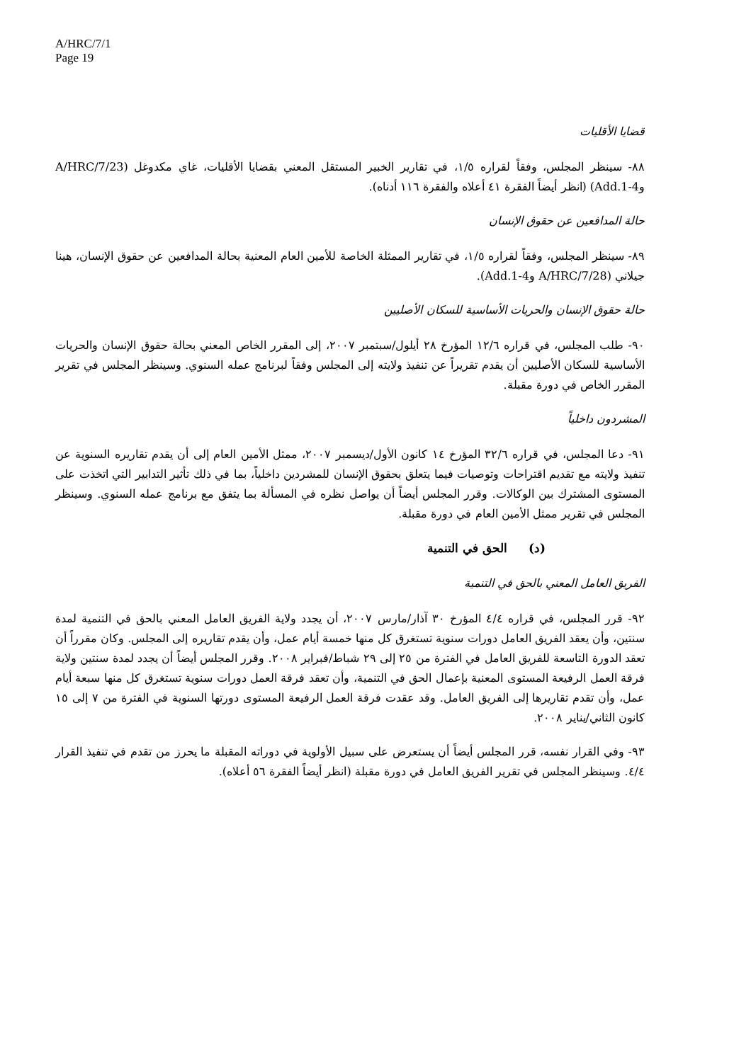A/HRC/7/1
Page 19
قضايا الأقليات
٨٨- سينظر المجلس، وفقاً لقراره ١/٥، في تقارير الخبير المستقل المعني بقضايا الأقليات، غاي مكدوغل (A/HRC/7/23 وAdd.1-4) (انظر أيضاً الفقرة ٤١ أعلاه والفقرة ١١٦ أدناه).
حالة المدافعين عن حقوق الإنسان
٨٩- سينظر المجلس، وفقاً لقراره ١/٥، في تقارير الممثلة الخاصة للأمين العام المعنية بحالة المدافعين عن حقوق الإنسان، هينا جيلاني (A/HRC/7/28 وAdd.1-4).
حالة حقوق الإنسان والحريات الأساسية للسكان الأصليين
٩٠- طلب المجلس، في قراره ١٢/٦ المؤرخ ٢٨ أيلول/سبتمبر ٢٠٠٧، إلى المقرر الخاص المعني بحالة حقوق الإنسان والحريات الأساسية للسكان الأصليين أن يقدم تقريراً عن تنفيذ ولايته إلى المجلس وفقاً لبرنامج عمله السنوي. وسينظر المجلس في تقرير المقرر الخاص في دورة مقبلة.
المشردون داخلياً
٩١- دعا المجلس، في قراره ٣٢/٦ المؤرخ ١٤ كانون الأول/ديسمبر ٢٠٠٧، ممثل الأمين العام إلى أن يقدم تقاريره السنوية عن تنفيذ ولايته مع تقديم اقتراحات وتوصيات فيما يتعلق بحقوق الإنسان للمشردين داخلياً، بما في ذلك تأثير التدابير التي اتخذت على المستوى المشترك بين الوكالات. وقرر المجلس أيضاً أن يواصل نظره في المسألة بما يتفق مع برنامج عمله السنوي. وسينظر المجلس في تقرير ممثل الأمين العام في دورة مقبلة.
(د) الحق في التنمية
الفريق العامل المعني بالحق في التنمية
٩٢- قرر المجلس، في قراره ٤/٤ المؤرخ ٣٠ آذار/مارس ٢٠٠٧، أن يجدد ولاية الفريق العامل المعني بالحق في التنمية لمدة سنتين، وأن يعقد الفريق العامل دورات سنوية تستغرق كل منها خمسة أيام عمل، وأن يقدم تقاريره إلى المجلس. وكان مقرراً أن تعقد الدورة التاسعة للفريق العامل في الفترة من ٢٥ إلى ٢٩ شباط/فبراير ٢٠٠٨. وقرر المجلس أيضاً أن يجدد لمدة سنتين ولاية فرقة العمل الرفيعة المستوى المعنية بإعمال الحق في التنمية، وأن تعقد فرقة العمل دورات سنوية تستغرق كل منها سبعة أيام عمل، وأن تقدم تقاريرها إلى الفريق العامل. وقد عقدت فرقة العمل الرفيعة المستوى دورتها السنوية في الفترة من ٧ إلى ١٥ كانون الثاني/يناير ٢٠٠٨.
٩٣- وفي القرار نفسه، قرر المجلس أيضاً أن يستعرض على سبيل الأولوية في دوراته المقبلة ما يحرز من تقدم في تنفيذ القرار ٤/٤. وسينظر المجلس في تقرير الفريق العامل في دورة مقبلة (انظر أيضاً الفقرة ٥٦ أعلاه).